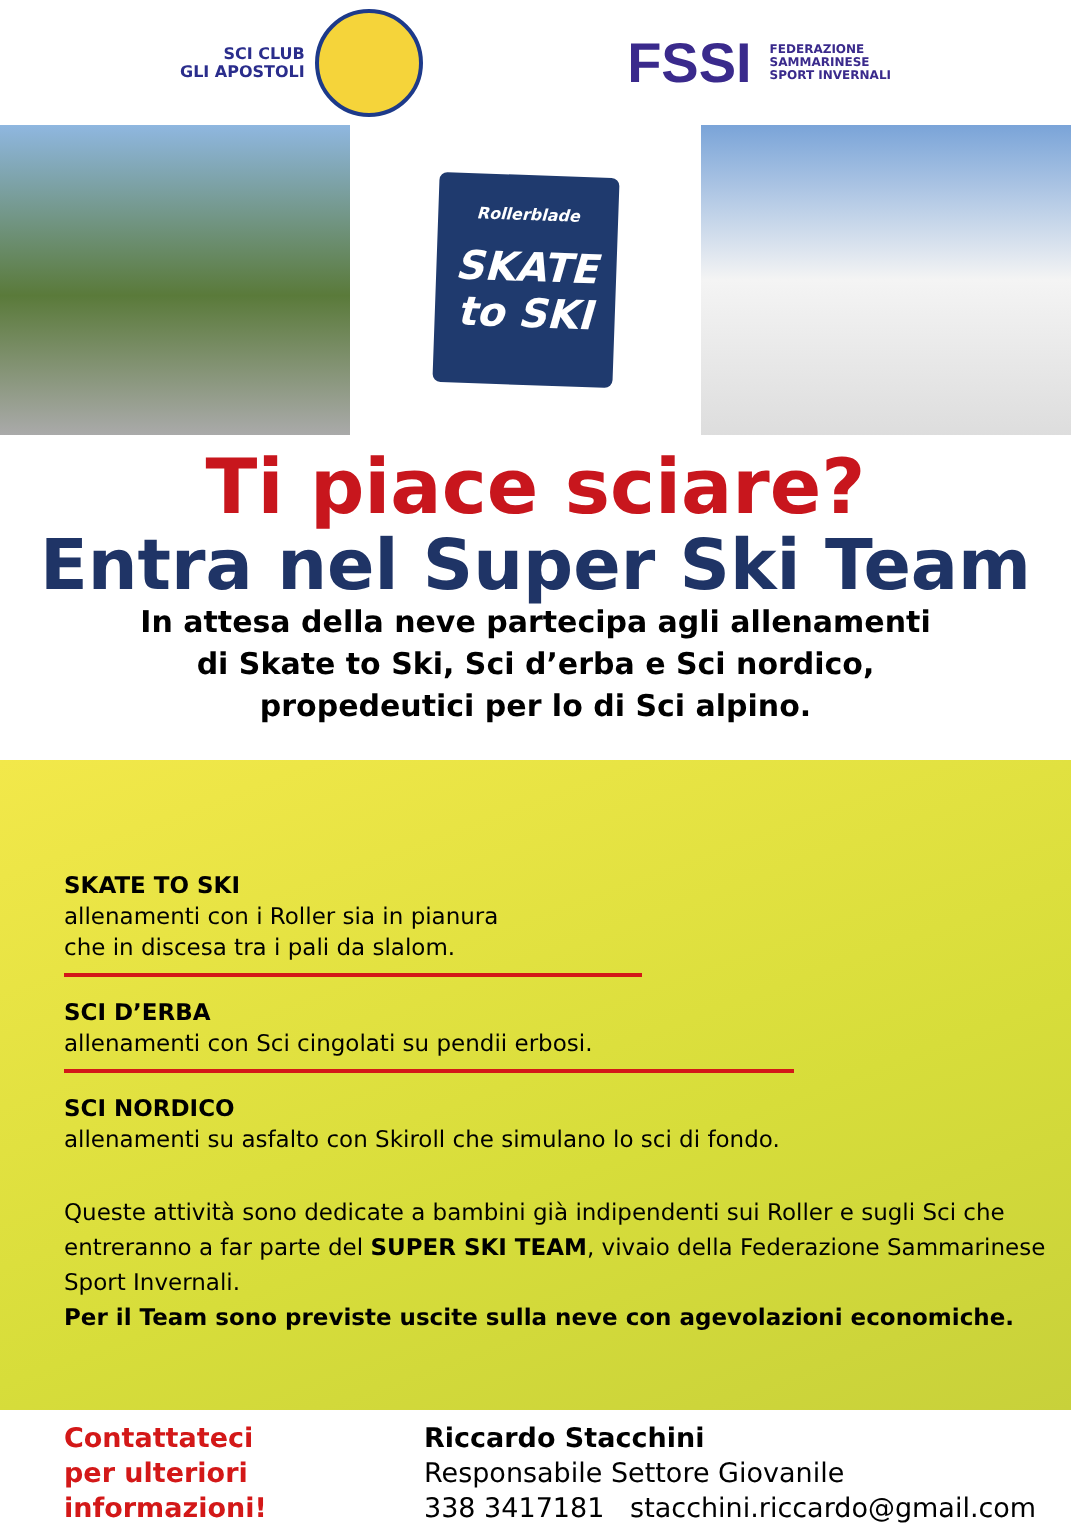SCI CLUB
GLI APOSTOLI
FSSI FEDERAZIONE
SAMMARINESE
SPORT INVERNALI
Rollerblade
SKATE
to SKI
Ti piace sciare?
Entra nel Super Ski Team
In attesa della neve partecipa agli allenamenti
di Skate to Ski, Sci d’erba e Sci nordico,
propedeutici per lo di Sci alpino.
SKATE TO SKI
allenamenti con i Roller sia in pianura
che in discesa tra i pali da slalom.
SCI D’ERBA
allenamenti con Sci cingolati su pendii erbosi.
SCI NORDICO
allenamenti su asfalto con Skiroll che simulano lo sci di fondo.
Queste attività sono dedicate a bambini già indipendenti sui Roller e sugli Sci che entreranno a far parte del SUPER SKI TEAM, vivaio della Federazione Sammarinese Sport Invernali.
Per il Team sono previste uscite sulla neve con agevolazioni economiche.
Contattateci
per ulteriori
informazioni!
Riccardo Stacchini
Responsabile Settore Giovanile
338 3417181 stacchini.riccardo@gmail.com